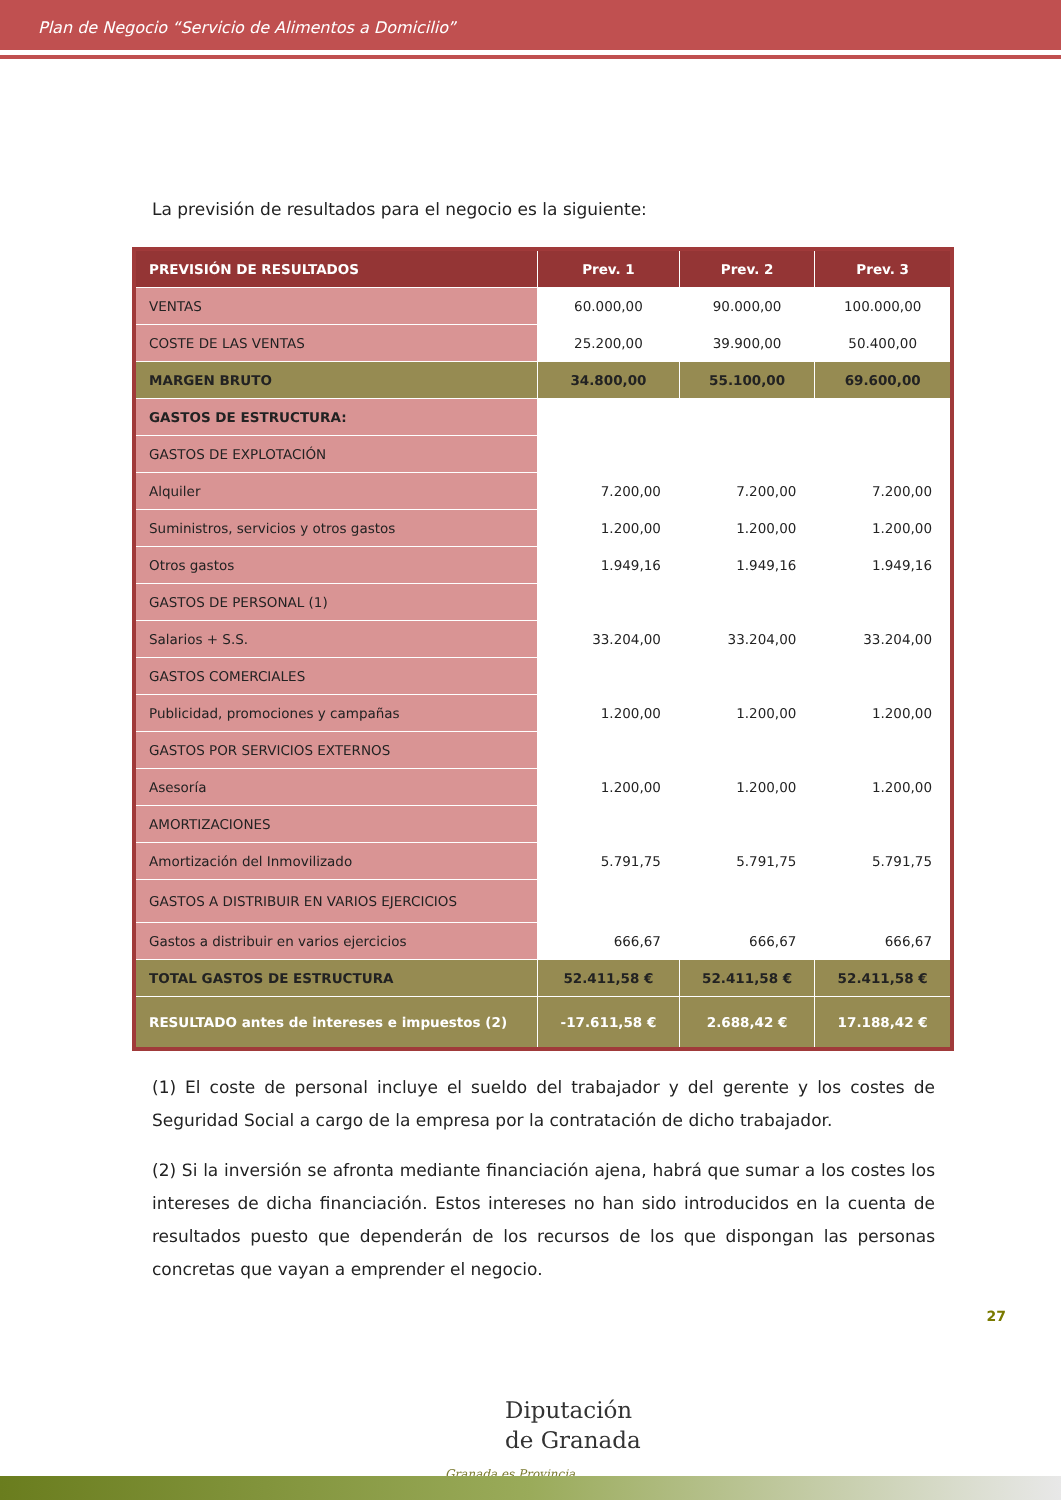Plan de Negocio “Servicio de Alimentos a Domicilio”
La previsión de resultados para el negocio es la siguiente:
| PREVISIÓN DE RESULTADOS | Prev. 1 | Prev. 2 | Prev. 3 |
| --- | --- | --- | --- |
| VENTAS | 60.000,00 | 90.000,00 | 100.000,00 |
| COSTE DE LAS VENTAS | 25.200,00 | 39.900,00 | 50.400,00 |
| MARGEN BRUTO | 34.800,00 | 55.100,00 | 69.600,00 |
| GASTOS DE ESTRUCTURA: | | | |
| GASTOS DE EXPLOTACIÓN | | | |
| Alquiler | 7.200,00 | 7.200,00 | 7.200,00 |
| Suministros, servicios y otros gastos | 1.200,00 | 1.200,00 | 1.200,00 |
| Otros gastos | 1.949,16 | 1.949,16 | 1.949,16 |
| GASTOS DE PERSONAL (1) | | | |
| Salarios + S.S. | 33.204,00 | 33.204,00 | 33.204,00 |
| GASTOS COMERCIALES | | | |
| Publicidad, promociones y campañas | 1.200,00 | 1.200,00 | 1.200,00 |
| GASTOS POR SERVICIOS EXTERNOS | | | |
| Asesoría | 1.200,00 | 1.200,00 | 1.200,00 |
| AMORTIZACIONES | | | |
| Amortización del Inmovilizado | 5.791,75 | 5.791,75 | 5.791,75 |
| GASTOS A DISTRIBUIR EN VARIOS EJERCICIOS | | | |
| Gastos a distribuir en varios ejercicios | 666,67 | 666,67 | 666,67 |
| TOTAL GASTOS DE ESTRUCTURA | 52.411,58 € | 52.411,58 € | 52.411,58 € |
| RESULTADO antes de intereses e impuestos (2) | -17.611,58 € | 2.688,42 € | 17.188,42 € |
(1) El coste de personal incluye el sueldo del trabajador y del gerente y los costes de Seguridad Social a cargo de la empresa por la contratación de dicho trabajador.
(2) Si la inversión se afronta mediante financiación ajena, habrá que sumar a los costes los intereses de dicha financiación. Estos intereses no han sido introducidos en la cuenta de resultados puesto que dependerán de los recursos de los que dispongan las personas concretas que vayan a emprender el negocio.
27
Diputación
de Granada
Granada es Provincia